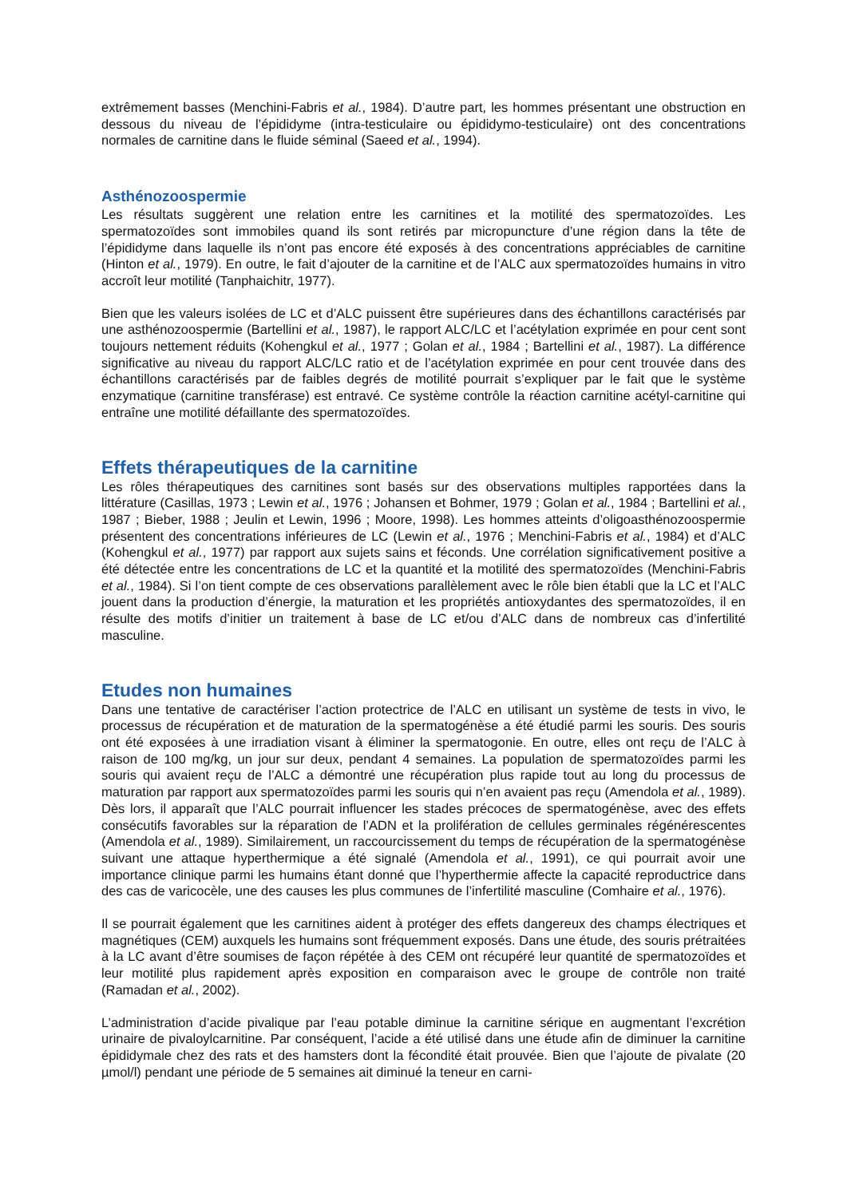extrêmement basses (Menchini-Fabris et al., 1984). D’autre part, les hommes présentant une obstruction en dessous du niveau de l’épididyme (intra-testiculaire ou épididymo-testiculaire) ont des concentrations normales de carnitine dans le fluide séminal (Saeed et al., 1994).
Asthénozoospermie
Les résultats suggèrent une relation entre les carnitines et la motilité des spermatozoïdes. Les spermatozoïdes sont immobiles quand ils sont retirés par micropuncture d’une région dans la tête de l’épididyme dans laquelle ils n’ont pas encore été exposés à des concentrations appréciables de carnitine (Hinton et al., 1979). En outre, le fait d’ajouter de la carnitine et de l’ALC aux spermatozoïdes humains in vitro accroît leur motilité (Tanphaichitr, 1977).
Bien que les valeurs isolées de LC et d’ALC puissent être supérieures dans des échantillons caractérisés par une asthénozoospermie (Bartellini et al., 1987), le rapport ALC/LC et l’acétylation exprimée en pour cent sont toujours nettement réduits (Kohengkul et al., 1977 ; Golan et al., 1984 ; Bartellini et al., 1987). La différence significative au niveau du rapport ALC/LC ratio et de l’acétylation exprimée en pour cent trouvée dans des échantillons caractérisés par de faibles degrés de motilité pourrait s’expliquer par le fait que le système enzymatique (carnitine transférase) est entravé. Ce système contrôle la réaction carnitine acétyl-carnitine qui entraîne une motilité défaillante des spermatozoïdes.
Effets thérapeutiques de la carnitine
Les rôles thérapeutiques des carnitines sont basés sur des observations multiples rapportées dans la littérature (Casillas, 1973 ; Lewin et al., 1976 ; Johansen et Bohmer, 1979 ; Golan et al., 1984 ; Bartellini et al., 1987 ; Bieber, 1988 ; Jeulin et Lewin, 1996 ; Moore, 1998). Les hommes atteints d’oligoasthénozoospermie présentent des concentrations inférieures de LC (Lewin et al., 1976 ; Menchini-Fabris et al., 1984) et d’ALC (Kohengkul et al., 1977) par rapport aux sujets sains et féconds. Une corrélation significativement positive a été détectée entre les concentrations de LC et la quantité et la motilité des spermatozoïdes (Menchini-Fabris et al., 1984). Si l’on tient compte de ces observations parallèlement avec le rôle bien établi que la LC et l’ALC jouent dans la production d’énergie, la maturation et les propriétés antioxydantes des spermatozoïdes, il en résulte des motifs d’initier un traitement à base de LC et/ou d’ALC dans de nombreux cas d’infertilité masculine.
Etudes non humaines
Dans une tentative de caractériser l’action protectrice de l’ALC en utilisant un système de tests in vivo, le processus de récupération et de maturation de la spermatogénèse a été étudié parmi les souris. Des souris ont été exposées à une irradiation visant à éliminer la spermatogonie. En outre, elles ont reçu de l’ALC à raison de 100 mg/kg, un jour sur deux, pendant 4 semaines. La population de spermatozoïdes parmi les souris qui avaient reçu de l’ALC a démontré une récupération plus rapide tout au long du processus de maturation par rapport aux spermatozoïdes parmi les souris qui n’en avaient pas reçu (Amendola et al., 1989). Dès lors, il apparaît que l’ALC pourrait influencer les stades précoces de spermatogénèse, avec des effets consécutifs favorables sur la réparation de l’ADN et la prolifération de cellules germinales régénérescentes (Amendola et al., 1989). Similairement, un raccourcissement du temps de récupération de la spermatogénèse suivant une attaque hyperthermique a été signalé (Amendola et al., 1991), ce qui pourrait avoir une importance clinique parmi les humains étant donné que l’hyperthermie affecte la capacité reproductrice dans des cas de varicocèle, une des causes les plus communes de l’infertilité masculine (Comhaire et al., 1976).
Il se pourrait également que les carnitines aident à protéger des effets dangereux des champs électriques et magnétiques (CEM) auxquels les humains sont fréquemment exposés. Dans une étude, des souris prétraitées à la LC avant d’être soumises de façon répétée à des CEM ont récupéré leur quantité de spermatozoïdes et leur motilité plus rapidement après exposition en comparaison avec le groupe de contrôle non traité (Ramadan et al., 2002).
L’administration d’acide pivalique par l’eau potable diminue la carnitine sérique en augmentant l’excrétion urinaire de pivaloylcarnitine. Par conséquent, l’acide a été utilisé dans une étude afin de diminuer la carnitine épididymale chez des rats et des hamsters dont la fécondité était prouvée. Bien que l’ajoute de pivalate (20 µmol/l) pendant une période de 5 semaines ait diminué la teneur en carni-